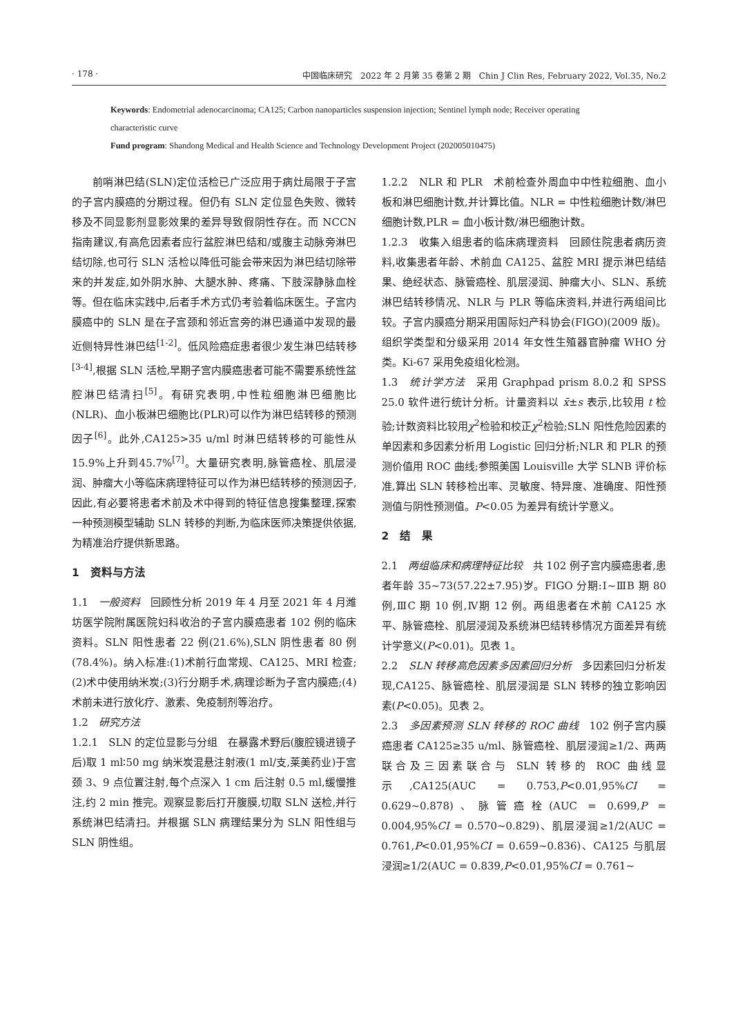· 178 · 中国临床研究　2022 年 2 月第 35 卷第 2 期　Chin J Clin Res, February 2022, Vol.35, No.2
Keywords: Endometrial adenocarcinoma; CA125; Carbon nanoparticles suspension injection; Sentinel lymph node; Receiver operating characteristic curve
Fund program: Shandong Medical and Health Science and Technology Development Project (202005010475)
前哨淋巴结(SLN)定位活检已广泛应用于病灶局限于子宫的子宫内膜癌的分期过程。但仍有 SLN 定位显色失败、微转移及不同显影剂显影效果的差异导致假阴性存在。而 NCCN 指南建议,有高危因素者应行盆腔淋巴结和/或腹主动脉旁淋巴结切除,也可行 SLN 活检以降低可能会带来因为淋巴结切除带来的并发症,如外阴水肿、大腿水肿、疼痛、下肢深静脉血栓等。但在临床实践中,后者手术方式仍考验着临床医生。子宫内膜癌中的 SLN 是在子宫颈和邻近宫旁的淋巴通道中发现的最近侧特异性淋巴结<sup>[1-2]</sup>。低风险癌症患者很少发生淋巴结转移<sup>[3-4]</sup>,根据 SLN 活检,早期子宫内膜癌患者可能不需要系统性盆腔淋巴结清扫<sup>[5]</sup>。有研究表明,中性粒细胞淋巴细胞比(NLR)、血小板淋巴细胞比(PLR)可以作为淋巴结转移的预测因子<sup>[6]</sup>。此外,CA125>35 u/ml 时淋巴结转移的可能性从 15.9%上升到45.7%<sup>[7]</sup>。大量研究表明,脉管癌栓、肌层浸润、肿瘤大小等临床病理特征可以作为淋巴结转移的预测因子,因此,有必要将患者术前及术中得到的特征信息搜集整理,探索一种预测模型辅助 SLN 转移的判断,为临床医师决策提供依据,为精准治疗提供新思路。
1　资料与方法
1.1　一般资料　回顾性分析 2019 年 4 月至 2021 年 4 月潍坊医学院附属医院妇科收治的子宫内膜癌患者 102 例的临床资料。SLN 阳性患者 22 例(21.6%),SLN 阴性患者 80 例(78.4%)。纳入标准:(1)术前行血常规、CA125、MRI 检查;(2)术中使用纳米炭;(3)行分期手术,病理诊断为子宫内膜癌;(4)术前未进行放化疗、激素、免疫制剂等治疗。
1.2　研究方法
1.2.1　SLN 的定位显影与分组　在暴露术野后(腹腔镜进镜子后)取 1 ml∶50 mg 纳米炭混悬注射液(1 ml/支,莱美药业)于宫颈 3、9 点位置注射,每个点深入 1 cm 后注射 0.5 ml,缓慢推注,约 2 min 推完。观察显影后打开腹膜,切取 SLN 送检,并行系统淋巴结清扫。并根据 SLN 病理结果分为 SLN 阳性组与 SLN 阴性组。
1.2.2　NLR 和 PLR　术前检查外周血中中性粒细胞、血小板和淋巴细胞计数,并计算比值。NLR = 中性粒细胞计数/淋巴细胞计数,PLR = 血小板计数/淋巴细胞计数。
1.2.3　收集入组患者的临床病理资料　回顾住院患者病历资料,收集患者年龄、术前血 CA125、盆腔 MRI 提示淋巴结结果、绝经状态、脉管癌栓、肌层浸润、肿瘤大小、SLN、系统淋巴结转移情况、NLR 与 PLR 等临床资料,并进行两组间比较。子宫内膜癌分期采用国际妇产科协会(FIGO)(2009 版)。组织学类型和分级采用 2014 年女性生殖器官肿瘤 WHO 分类。Ki-67 采用免疫组化检测。
1.3　统计学方法　采用 Graphpad prism 8.0.2 和 SPSS 25.0 软件进行统计分析。计量资料以 x̄±s 表示,比较用 t 检验;计数资料比较用χ<sup>2</sup>检验和校正χ<sup>2</sup>检验;SLN 阳性危险因素的单因素和多因素分析用 Logistic 回归分析;NLR 和 PLR 的预测价值用 ROC 曲线;参照美国 Louisville 大学 SLNB 评价标准,算出 SLN 转移检出率、灵敏度、特异度、准确度、阳性预测值与阴性预测值。P<0.05 为差异有统计学意义。
2　结　果
2.1　两组临床和病理特征比较　共 102 例子宫内膜癌患者,患者年龄 35~73(57.22±7.95)岁。FIGO 分期:Ⅰ~ⅢB 期 80 例,ⅢC 期 10 例,Ⅳ期 12 例。两组患者在术前 CA125 水平、脉管癌栓、肌层浸润及系统淋巴结转移情况方面差异有统计学意义(P<0.01)。见表 1。
2.2　SLN 转移高危因素多因素回归分析　多因素回归分析发现,CA125、脉管癌栓、肌层浸润是 SLN 转移的独立影响因素(P<0.05)。见表 2。
2.3　多因素预测 SLN 转移的 ROC 曲线　102 例子宫内膜癌患者 CA125≥35 u/ml、脉管癌栓、肌层浸润≥1/2、两两联合及三因素联合与 SLN 转移的 ROC 曲线显示,CA125(AUC = 0.753,P<0.01,95%CI = 0.629~0.878)、脉管癌栓(AUC = 0.699,P = 0.004,95%CI = 0.570~0.829)、肌层浸润≥1/2(AUC = 0.761,P<0.01,95%CI = 0.659~0.836)、CA125 与肌层浸润≥1/2(AUC = 0.839,P<0.01,95%CI = 0.761~